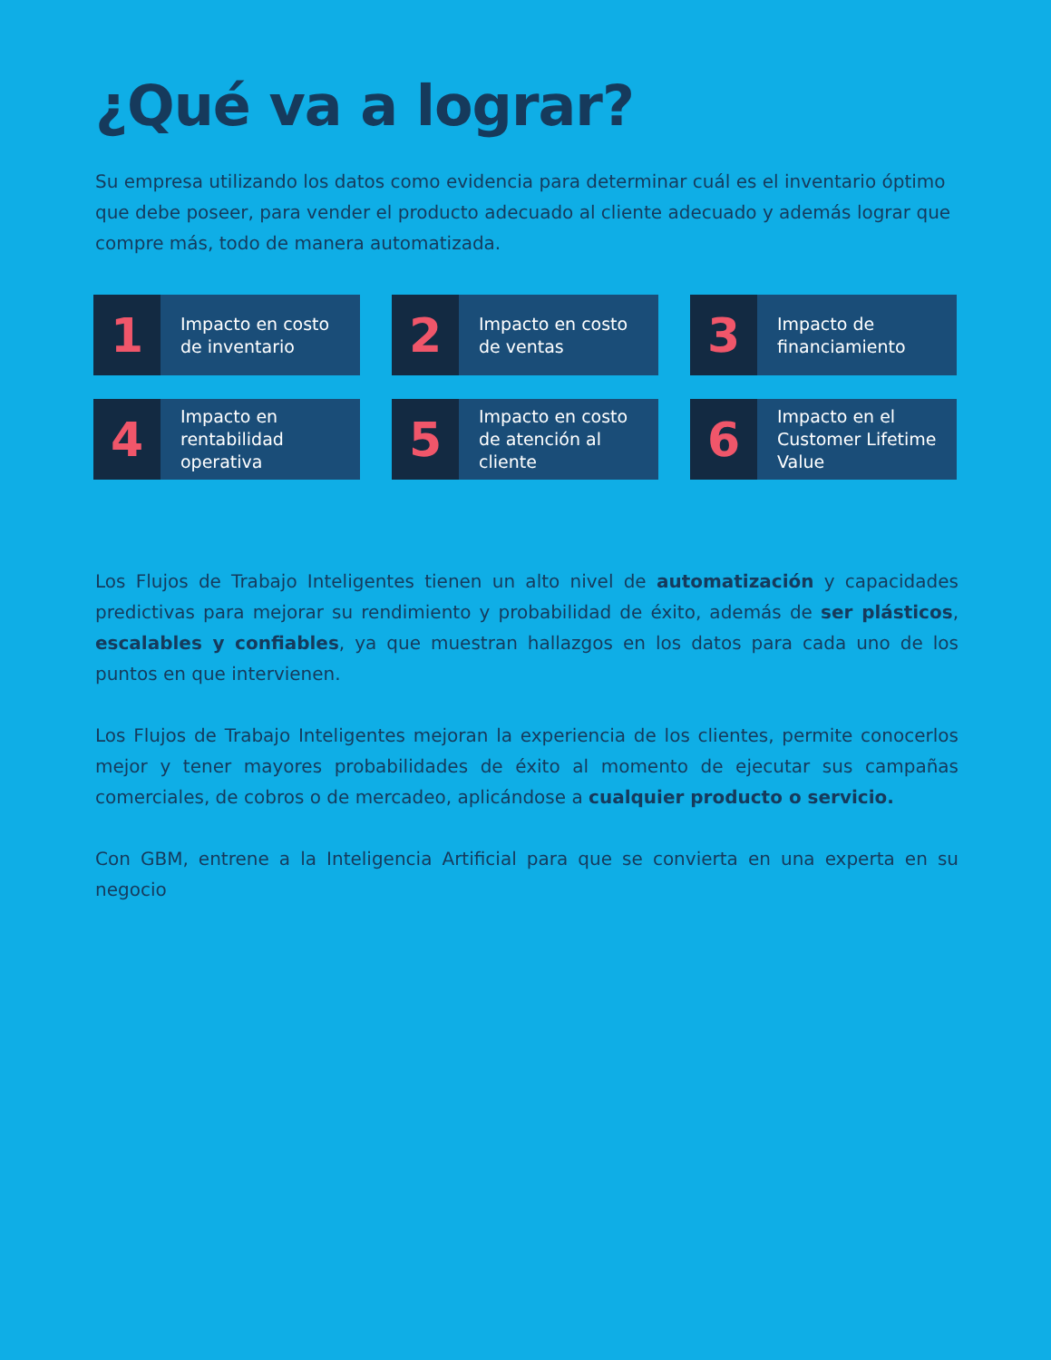¿Qué va a lograr?
Su empresa utilizando los datos como evidencia para determinar cuál es el inventario óptimo que debe poseer, para vender el producto adecuado al cliente adecuado y además lograr que compre más, todo de manera automatizada.
1
Impacto en costo
de inventario
2
Impacto en costo
de ventas
3
Impacto de
financiamiento
4
Impacto en
rentabilidad
operativa
5
Impacto en costo
de atención al
cliente
6
Impacto en el
Customer Lifetime
Value
Los Flujos de Trabajo Inteligentes tienen un alto nivel de automatización y capacidades predictivas para mejorar su rendimiento y probabilidad de éxito, además de ser plásticos, escalables y confiables, ya que muestran hallazgos en los datos para cada uno de los puntos en que intervienen.
Los Flujos de Trabajo Inteligentes mejoran la experiencia de los clientes, permite conocerlos mejor y tener mayores probabilidades de éxito al momento de ejecutar sus campañas comerciales, de cobros o de mercadeo, aplicándose a cualquier producto o servicio.
Con GBM, entrene a la Inteligencia Artificial para que se convierta en una experta en su negocio